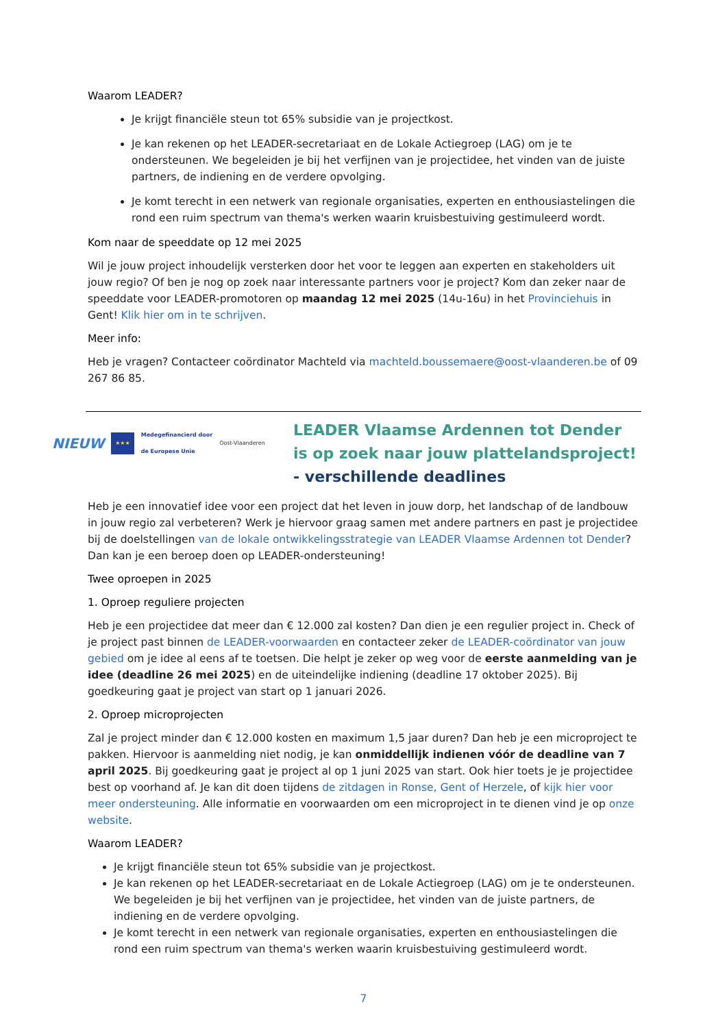Waarom LEADER?
Je krijgt financiële steun tot 65% subsidie van je projectkost.
Je kan rekenen op het LEADER-secretariaat en de Lokale Actiegroep (LAG) om je te ondersteunen. We begeleiden je bij het verfijnen van je projectidee, het vinden van de juiste partners, de indiening en de verdere opvolging.
Je komt terecht in een netwerk van regionale organisaties, experten en enthousiastelingen die rond een ruim spectrum van thema's werken waarin kruisbestuiving gestimuleerd wordt.
Kom naar de speeddate op 12 mei 2025
Wil je jouw project inhoudelijk versterken door het voor te leggen aan experten en stakeholders uit jouw regio? Of ben je nog op zoek naar interessante partners voor je project? Kom dan zeker naar de speeddate voor LEADER-promotoren op maandag 12 mei 2025 (14u-16u) in het Provinciehuis in Gent! Klik hier om in te schrijven.
Meer info:
Heb je vragen? Contacteer coördinator Machteld via machteld.boussemaere@oost-vlaanderen.be of 09 267 86 85.
NIEUW ★★★ Medegefinancierd door
de Europese Unie Oost-Vlaanderen
LEADER Vlaamse Ardennen tot Dender is op zoek naar jouw plattelandsproject! - verschillende deadlines
Heb je een innovatief idee voor een project dat het leven in jouw dorp, het landschap of de landbouw in jouw regio zal verbeteren? Werk je hiervoor graag samen met andere partners en past je projectidee bij de doelstellingen van de lokale ontwikkelingsstrategie van LEADER Vlaamse Ardennen tot Dender? Dan kan je een beroep doen op LEADER-ondersteuning!
Twee oproepen in 2025
1. Oproep reguliere projecten
Heb je een projectidee dat meer dan € 12.000 zal kosten? Dan dien je een regulier project in. Check of je project past binnen de LEADER-voorwaarden en contacteer zeker de LEADER-coördinator van jouw gebied om je idee al eens af te toetsen. Die helpt je zeker op weg voor de eerste aanmelding van je idee (deadline 26 mei 2025) en de uiteindelijke indiening (deadline 17 oktober 2025). Bij goedkeuring gaat je project van start op 1 januari 2026.
2. Oproep microprojecten
Zal je project minder dan € 12.000 kosten en maximum 1,5 jaar duren? Dan heb je een microproject te pakken. Hiervoor is aanmelding niet nodig, je kan onmiddellijk indienen vóór de deadline van 7 april 2025. Bij goedkeuring gaat je project al op 1 juni 2025 van start. Ook hier toets je je projectidee best op voorhand af. Je kan dit doen tijdens de zitdagen in Ronse, Gent of Herzele, of kijk hier voor meer ondersteuning. Alle informatie en voorwaarden om een microproject in te dienen vind je op onze website.
Waarom LEADER?
Je krijgt financiële steun tot 65% subsidie van je projectkost.
Je kan rekenen op het LEADER-secretariaat en de Lokale Actiegroep (LAG) om je te ondersteunen. We begeleiden je bij het verfijnen van je projectidee, het vinden van de juiste partners, de indiening en de verdere opvolging.
Je komt terecht in een netwerk van regionale organisaties, experten en enthousiastelingen die rond een ruim spectrum van thema's werken waarin kruisbestuiving gestimuleerd wordt.
7